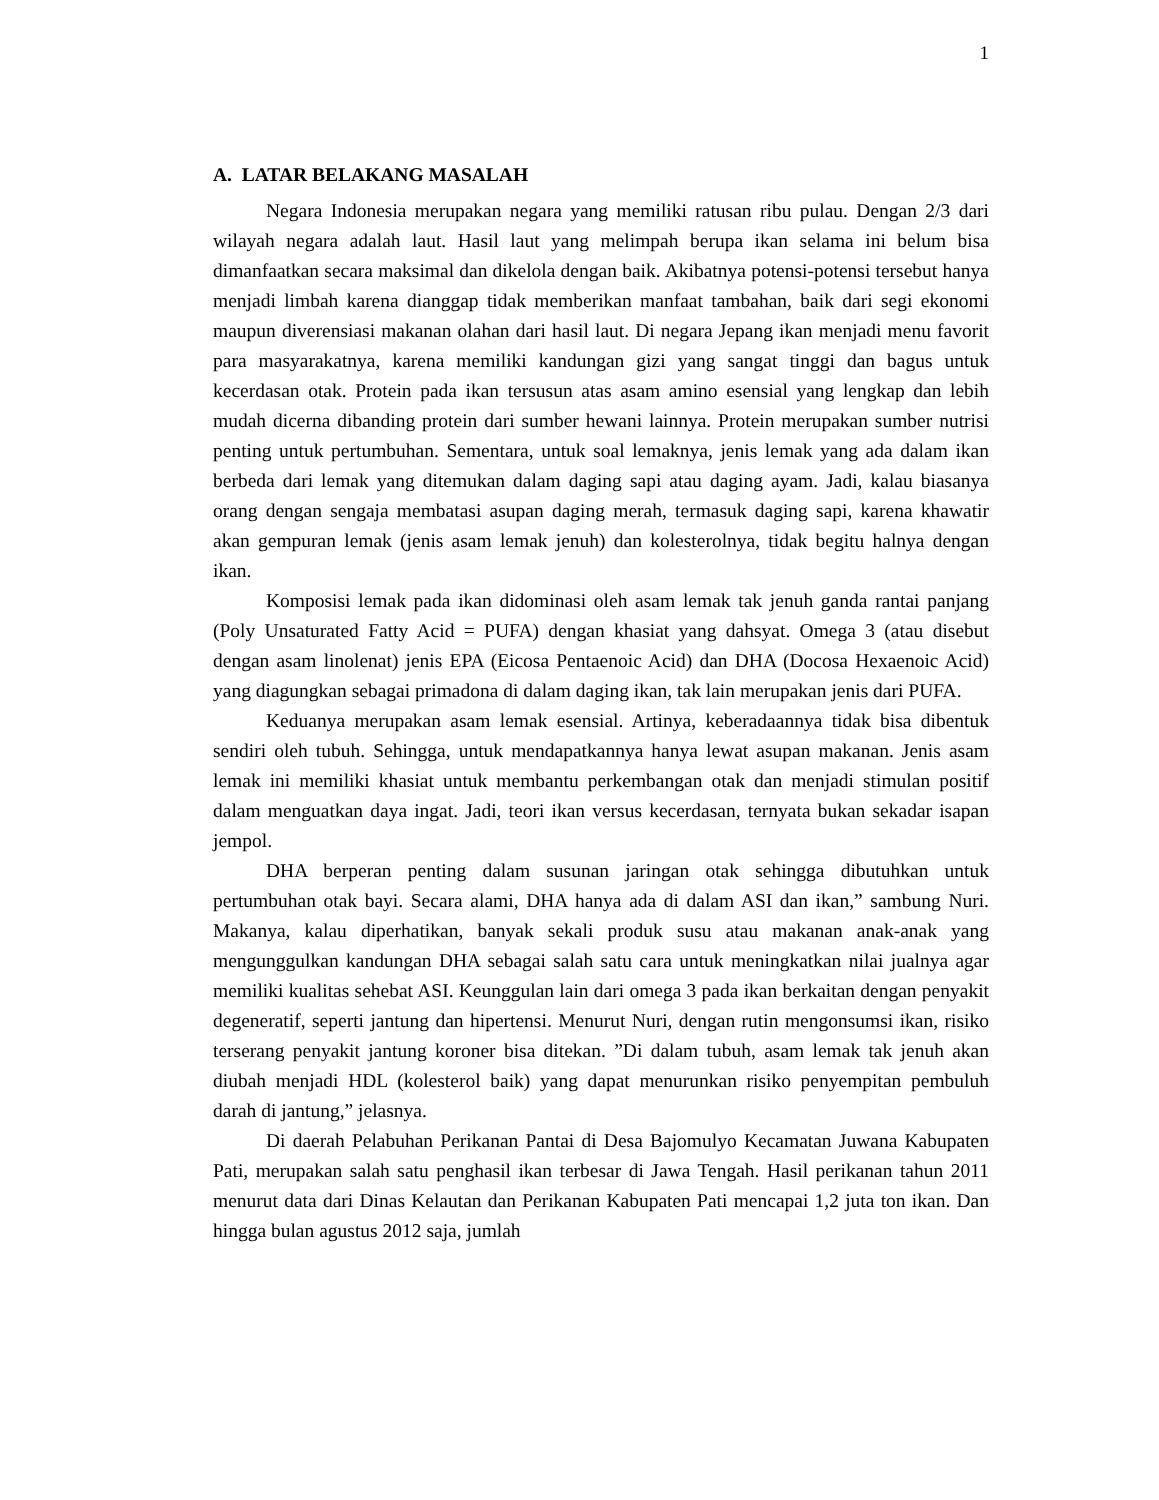1
A. LATAR BELAKANG MASALAH
Negara Indonesia merupakan negara yang memiliki ratusan ribu pulau. Dengan 2/3 dari wilayah negara adalah laut. Hasil laut yang melimpah berupa ikan selama ini belum bisa dimanfaatkan secara maksimal dan dikelola dengan baik. Akibatnya potensi-potensi tersebut hanya menjadi limbah karena dianggap tidak memberikan manfaat tambahan, baik dari segi ekonomi maupun diverensiasi makanan olahan dari hasil laut. Di negara Jepang ikan menjadi menu favorit para masyarakatnya, karena memiliki kandungan gizi yang sangat tinggi dan bagus untuk kecerdasan otak. Protein pada ikan tersusun atas asam amino esensial yang lengkap dan lebih mudah dicerna dibanding protein dari sumber hewani lainnya. Protein merupakan sumber nutrisi penting untuk pertumbuhan. Sementara, untuk soal lemaknya, jenis lemak yang ada dalam ikan berbeda dari lemak yang ditemukan dalam daging sapi atau daging ayam. Jadi, kalau biasanya orang dengan sengaja membatasi asupan daging merah, termasuk daging sapi, karena khawatir akan gempuran lemak (jenis asam lemak jenuh) dan kolesterolnya, tidak begitu halnya dengan ikan.
Komposisi lemak pada ikan didominasi oleh asam lemak tak jenuh ganda rantai panjang (Poly Unsaturated Fatty Acid = PUFA) dengan khasiat yang dahsyat. Omega 3 (atau disebut dengan asam linolenat) jenis EPA (Eicosa Pentaenoic Acid) dan DHA (Docosa Hexaenoic Acid) yang diagungkan sebagai primadona di dalam daging ikan, tak lain merupakan jenis dari PUFA.
Keduanya merupakan asam lemak esensial. Artinya, keberadaannya tidak bisa dibentuk sendiri oleh tubuh. Sehingga, untuk mendapatkannya hanya lewat asupan makanan. Jenis asam lemak ini memiliki khasiat untuk membantu perkembangan otak dan menjadi stimulan positif dalam menguatkan daya ingat. Jadi, teori ikan versus kecerdasan, ternyata bukan sekadar isapan jempol.
DHA berperan penting dalam susunan jaringan otak sehingga dibutuhkan untuk pertumbuhan otak bayi. Secara alami, DHA hanya ada di dalam ASI dan ikan,” sambung Nuri. Makanya, kalau diperhatikan, banyak sekali produk susu atau makanan anak-anak yang mengunggulkan kandungan DHA sebagai salah satu cara untuk meningkatkan nilai jualnya agar memiliki kualitas sehebat ASI. Keunggulan lain dari omega 3 pada ikan berkaitan dengan penyakit degeneratif, seperti jantung dan hipertensi. Menurut Nuri, dengan rutin mengonsumsi ikan, risiko terserang penyakit jantung koroner bisa ditekan. ”Di dalam tubuh, asam lemak tak jenuh akan diubah menjadi HDL (kolesterol baik) yang dapat menurunkan risiko penyempitan pembuluh darah di jantung,” jelasnya.
Di daerah Pelabuhan Perikanan Pantai di Desa Bajomulyo Kecamatan Juwana Kabupaten Pati, merupakan salah satu penghasil ikan terbesar di Jawa Tengah. Hasil perikanan tahun 2011 menurut data dari Dinas Kelautan dan Perikanan Kabupaten Pati mencapai 1,2 juta ton ikan. Dan hingga bulan agustus 2012 saja, jumlah